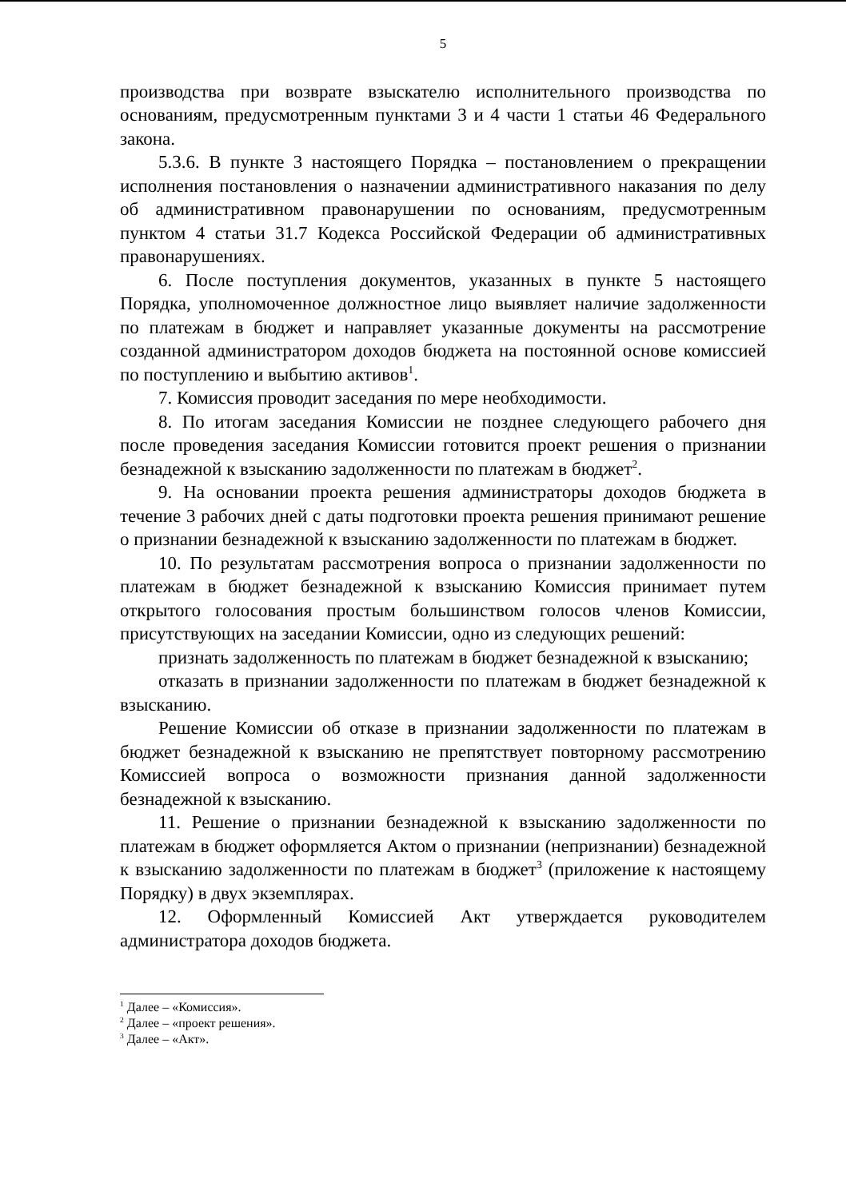5
производства при возврате взыскателю исполнительного производства по основаниям, предусмотренным пунктами 3 и 4 части 1 статьи 46 Федерального закона.
5.3.6. В пункте 3 настоящего Порядка – постановлением о прекращении исполнения постановления о назначении административного наказания по делу об административном правонарушении по основаниям, предусмотренным пунктом 4 статьи 31.7 Кодекса Российской Федерации об административных правонарушениях.
6. После поступления документов, указанных в пункте 5 настоящего Порядка, уполномоченное должностное лицо выявляет наличие задолженности по платежам в бюджет и направляет указанные документы на рассмотрение созданной администратором доходов бюджета на постоянной основе комиссией по поступлению и выбытию активов<sup>1</sup>.
7. Комиссия проводит заседания по мере необходимости.
8. По итогам заседания Комиссии не позднее следующего рабочего дня после проведения заседания Комиссии готовится проект решения о признании безнадежной к взысканию задолженности по платежам в бюджет<sup>2</sup>.
9. На основании проекта решения администраторы доходов бюджета в течение 3 рабочих дней с даты подготовки проекта решения принимают решение о признании безнадежной к взысканию задолженности по платежам в бюджет.
10. По результатам рассмотрения вопроса о признании задолженности по платежам в бюджет безнадежной к взысканию Комиссия принимает путем открытого голосования простым большинством голосов членов Комиссии, присутствующих на заседании Комиссии, одно из следующих решений:
признать задолженность по платежам в бюджет безнадежной к взысканию;
отказать в признании задолженности по платежам в бюджет безнадежной к взысканию.
Решение Комиссии об отказе в признании задолженности по платежам в бюджет безнадежной к взысканию не препятствует повторному рассмотрению Комиссией вопроса о возможности признания данной задолженности безнадежной к взысканию.
11. Решение о признании безнадежной к взысканию задолженности по платежам в бюджет оформляется Актом о признании (непризнании) безнадежной к взысканию задолженности по платежам в бюджет<sup>3</sup> (приложение к настоящему Порядку) в двух экземплярах.
12. Оформленный Комиссией Акт утверждается руководителем администратора доходов бюджета.
<sup>1</sup> Далее – «Комиссия».
<sup>2</sup> Далее – «проект решения».
<sup>3</sup> Далее – «Акт».